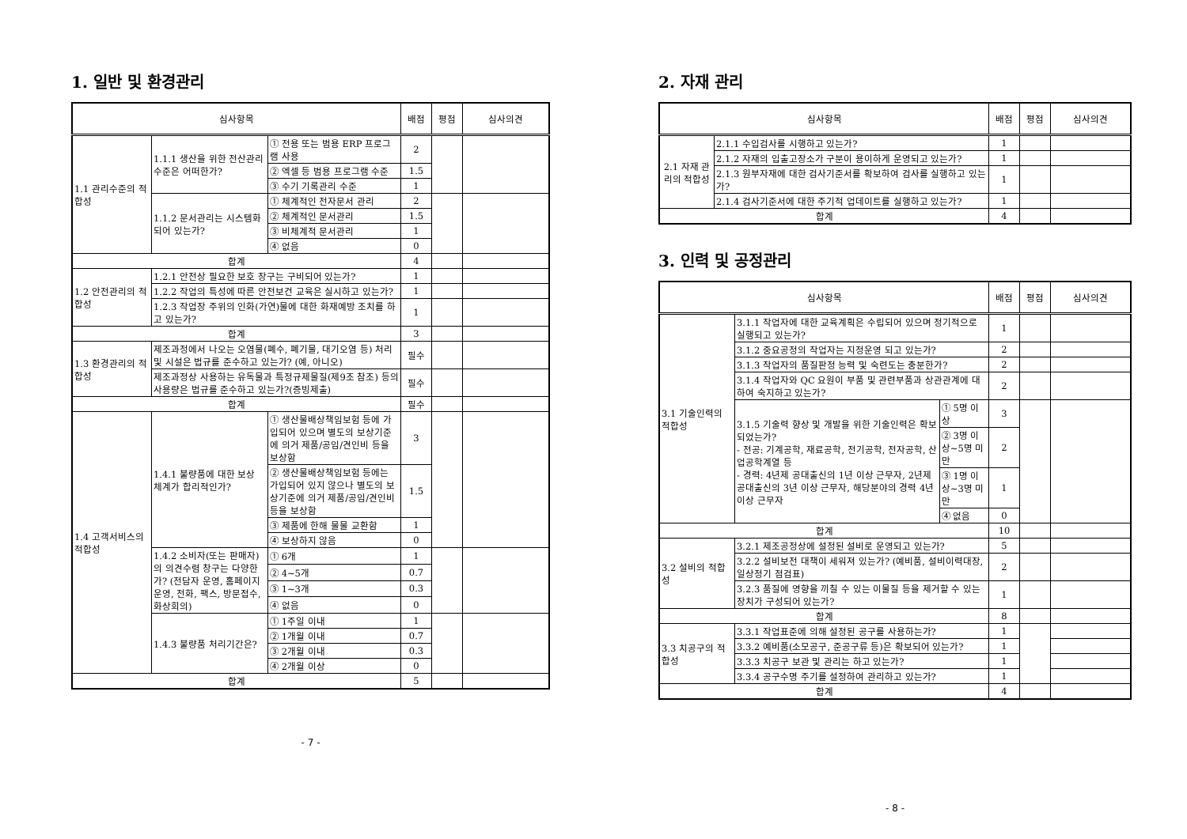1. 일반 및 환경관리
| 심사항목 | | | 배점 | 평점 | 심사의견 |
| --- | --- | --- | --- | --- | --- |
| 1.1 관리수준의 적합성 | 1.1.1 생산을 위한 전산관리 수준은 어떠한가? | ① 전용 또는 범용 ERP 프로그램 사용 | 2 | | |
| | | ② 엑셀 등 범용 프로그램 수준 | 1.5 | | |
| | | ③ 수기 기록관리 수준 | 1 | | |
| | 1.1.2 문서관리는 시스템화 되어 있는가? | ① 체계적인 전자문서 관리 | 2 | | |
| | | ② 체계적인 문서관리 | 1.5 | | |
| | | ③ 비체계적 문서관리 | 1 | | |
| | | ④ 없음 | 0 | | |
| 합계 | | | 4 | | |
| 1.2 안전관리의 적합성 | 1.2.1 안전상 필요한 보호 장구는 구비되어 있는가? | | 1 | | |
| | 1.2.2 작업의 특성에 따른 안전보건 교육은 실시하고 있는가? | | 1 | | |
| | 1.2.3 작업장 주위의 인화(가연)물에 대한 화재예방 조치를 하고 있는가? | | 1 | | |
| 합계 | | | 3 | | |
| 1.3 환경관리의 적합성 | 제조과정에서 나오는 오염물(폐수, 폐기물, 대기오염 등) 처리 및 시설은 법규를 준수하고 있는가? (예, 아니오) | | 필수 | | |
| | 제조과정상 사용하는 유독물과 특정규제물질(제9조 참조) 등의 사용량은 법규를 준수하고 있는가?(증빙제출) | | 필수 | | |
| 합계 | | | 필수 | | |
| 1.4 고객서비스의 적합성 | 1.4.1 불량품에 대한 보상 체계가 합리적인가? | ① 생산물배상책임보험 등에 가입되어 있으며 별도의 보상기준에 의거 제품/공임/견인비 등을 보상함 | 3 | | |
| | | ② 생산물배상책임보험 등에는 가입되어 있지 않으나 별도의 보상기준에 의거 제품/공임/견인비 등을 보상함 | 1.5 | | |
| | | ③ 제품에 한해 물물 교환함 | 1 | | |
| | | ④ 보상하지 않음 | 0 | | |
| | 1.4.2 소비자(또는 판매자)의 의견수렴 창구는 다양한가? (전담자 운영, 홈페이지 운영, 전화, 팩스, 방문접수, 화상회의) | ① 6개 | 1 | | |
| | | ② 4~5개 | 0.7 | | |
| | | ③ 1~3개 | 0.3 | | |
| | | ④ 없음 | 0 | | |
| | 1.4.3 불량품 처리기간은? | ① 1주일 이내 | 1 | | |
| | | ② 1개월 이내 | 0.7 | | |
| | | ③ 2개월 이내 | 0.3 | | |
| | | ④ 2개월 이상 | 0 | | |
| 합계 | | | 5 | | |
- 7 -
2. 자재 관리
| 심사항목 | | 배점 | 평점 | 심사의견 |
| --- | --- | --- | --- | --- |
| 2.1 자재 관리의 적합성 | 2.1.1 수입검사를 시행하고 있는가? | 1 | | |
| | 2.1.2 자재의 입출고장소가 구분이 용이하게 운영되고 있는가? | 1 | | |
| | 2.1.3 원부자재에 대한 검사기준서를 확보하여 검사를 실행하고 있는가? | 1 | | |
| | 2.1.4 검사기준서에 대한 주기적 업데이트를 실행하고 있는가? | 1 | | |
| 합계 | | 4 | | |
3. 인력 및 공정관리
| 심사항목 | | | 배점 | 평점 | 심사의견 |
| --- | --- | --- | --- | --- | --- |
| 3.1 기술인력의 적합성 | 3.1.1 작업자에 대한 교육계획은 수립되어 있으며 정기적으로 실행되고 있는가? | | 1 | | |
| | 3.1.2 중요공정의 작업자는 지정운영 되고 있는가? | | 2 | | |
| | 3.1.3 작업자의 품질판정 능력 및 숙련도는 충분한가? | | 2 | | |
| | 3.1.4 작업자와 QC 요원이 부품 및 관련부품과 상관관계에 대하여 숙지하고 있는가? | | 2 | | |
| | 3.1.5 기술력 향상 및 개발을 위한 기술인력은 확보되었는가? - 전공: 기계공학, 재료공학, 전기공학, 전자공학, 산업공학계열 등 - 경력: 4년제 공대출신의 1년 이상 근무자, 2년제 공대출신의 3년 이상 근무자, 해당분야의 경력 4년 이상 근무자 | ① 5명 이상 | 3 | | |
| | | ② 3명 이상~5명 미만 | 2 | | |
| | | ③ 1명 이상~3명 미만 | 1 | | |
| | | ④ 없음 | 0 | | |
| 합계 | | | 10 | | |
| 3.2 설비의 적합성 | 3.2.1 제조공정상에 설정된 설비로 운영되고 있는가? | | 5 | | |
| | 3.2.2 설비보전 대책이 세워져 있는가? (예비품, 설비이력대장, 일상정기 점검표) | | 2 | | |
| | 3.2.3 품질에 영향을 끼칠 수 있는 이물질 등을 제거할 수 있는 장치가 구성되어 있는가? | | 1 | | |
| 합계 | | | 8 | | |
| 3.3 치공구의 적합성 | 3.3.1 작업표준에 의해 설정된 공구를 사용하는가? | | 1 | | |
| | 3.3.2 예비품(소모공구, 준공구류 등)은 확보되어 있는가? | | 1 | | |
| | 3.3.3 치공구 보관 및 관리는 하고 있는가? | | 1 | | |
| | 3.3.4 공구수명 주기를 설정하여 관리하고 있는가? | | 1 | | |
| 합계 | | | 4 | | |
- 8 -